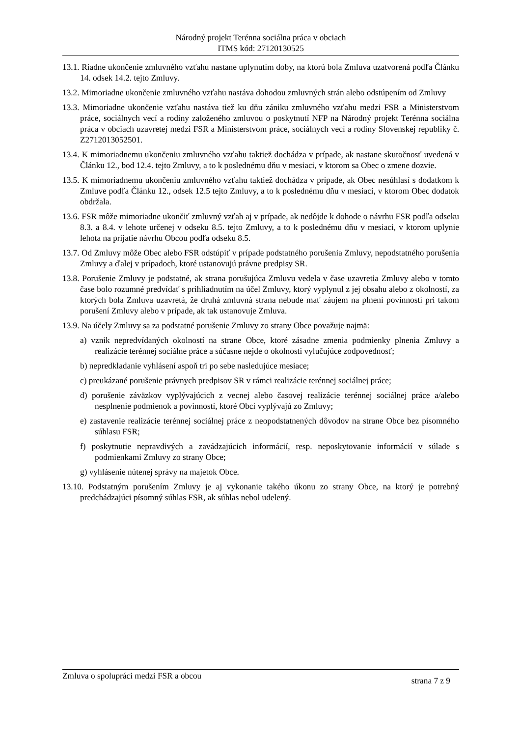Národný projekt Terénna sociálna práca v obciach
ITMS kód: 27120130525
13.1. Riadne ukončenie zmluvného vzťahu nastane uplynutím doby, na ktorú bola Zmluva uzatvorená podľa Článku 14. odsek 14.2. tejto Zmluvy.
13.2. Mimoriadne ukončenie zmluvného vzťahu nastáva dohodou zmluvných strán alebo odstúpením od Zmluvy
13.3. Mimoriadne ukončenie vzťahu nastáva tiež ku dňu zániku zmluvného vzťahu medzi FSR a Ministerstvom práce, sociálnych vecí a rodiny založeného zmluvou o poskytnutí NFP na Národný projekt Terénna sociálna práca v obciach uzavretej medzi FSR a Ministerstvom práce, sociálnych vecí a rodiny Slovenskej republiky č. Z2712013052501.
13.4. K mimoriadnemu ukončeniu zmluvného vzťahu taktiež dochádza v prípade, ak nastane skutočnosť uvedená v Článku 12., bod 12.4. tejto Zmluvy, a to k poslednému dňu v mesiaci, v ktorom sa Obec o zmene dozvie.
13.5. K mimoriadnemu ukončeniu zmluvného vzťahu taktiež dochádza v prípade, ak Obec nesúhlasí s dodatkom k Zmluve podľa Článku 12., odsek 12.5 tejto Zmluvy, a to k poslednému dňu v mesiaci, v ktorom Obec dodatok obdržala.
13.6. FSR môže mimoriadne ukončiť zmluvný vzťah aj v prípade, ak nedôjde k dohode o návrhu FSR podľa odseku 8.3. a 8.4. v lehote určenej v odseku 8.5. tejto Zmluvy, a to k poslednému dňu v mesiaci, v ktorom uplynie lehota na prijatie návrhu Obcou podľa odseku 8.5.
13.7. Od Zmluvy môže Obec alebo FSR odstúpiť v prípade podstatného porušenia Zmluvy, nepodstatného porušenia Zmluvy a ďalej v prípadoch, ktoré ustanovujú právne predpisy SR.
13.8. Porušenie Zmluvy je podstatné, ak strana porušujúca Zmluvu vedela v čase uzavretia Zmluvy alebo v tomto čase bolo rozumné predvídať s prihliadnutím na účel Zmluvy, ktorý vyplynul z jej obsahu alebo z okolností, za ktorých bola Zmluva uzavretá, že druhá zmluvná strana nebude mať záujem na plnení povinností pri takom porušení Zmluvy alebo v prípade, ak tak ustanovuje Zmluva.
13.9. Na účely Zmluvy sa za podstatné porušenie Zmluvy zo strany Obce považuje najmä:
a) vznik nepredvídaných okolností na strane Obce, ktoré zásadne zmenia podmienky plnenia Zmluvy a realizácie terénnej sociálne práce a súčasne nejde o okolnosti vylučujúce zodpovednosť;
b) nepredkladanie vyhlásení aspoň tri po sebe nasledujúce mesiace;
c) preukázané porušenie právnych predpisov SR v rámci realizácie terénnej sociálnej práce;
d) porušenie záväzkov vyplývajúcich z vecnej alebo časovej realizácie terénnej sociálnej práce a/alebo nesplnenie podmienok a povinností, ktoré Obci vyplývajú zo Zmluvy;
e) zastavenie realizácie terénnej sociálnej práce z neopodstatnených dôvodov na strane Obce bez písomného súhlasu FSR;
f) poskytnutie nepravdivých a zavádzajúcich informácií, resp. neposkytovanie informácií v súlade s podmienkami Zmluvy zo strany Obce;
g) vyhlásenie nútenej správy na majetok Obce.
13.10. Podstatným porušením Zmluvy je aj vykonanie takého úkonu zo strany Obce, na ktorý je potrebný predchádzajúci písomný súhlas FSR, ak súhlas nebol udelený.
Zmluva o spolupráci medzi FSR a obcou strana 7 z 9